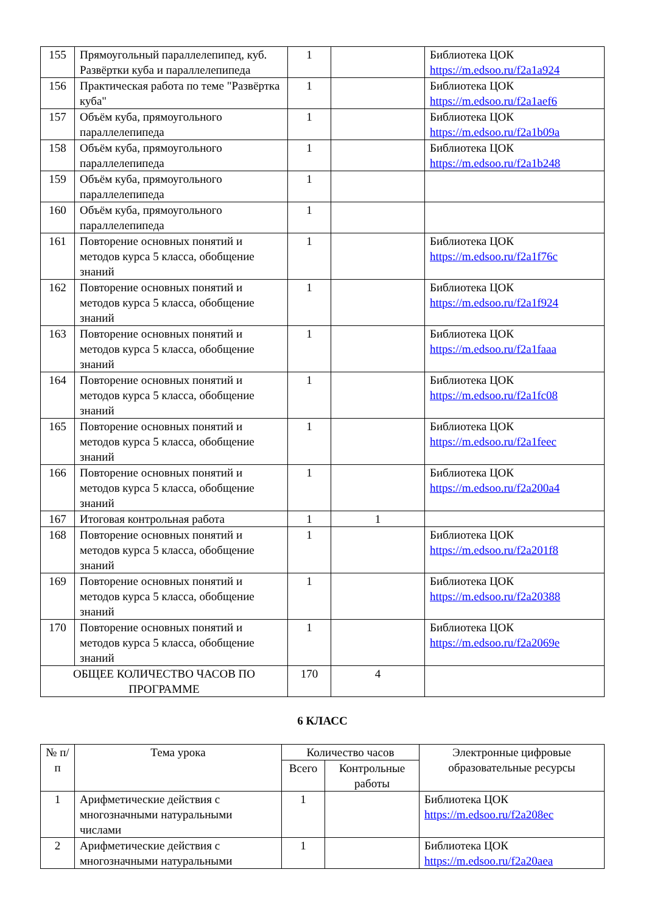| 155 | Прямоугольный параллелепипед, куб. Развёртки куба и параллелепипеда | 1 | | Библиотека ЦОК https://m.edsoo.ru/f2a1a924 |
| 156 | Практическая работа по теме "Развёртка куба" | 1 | | Библиотека ЦОК https://m.edsoo.ru/f2a1aef6 |
| 157 | Объём куба, прямоугольного параллелепипеда | 1 | | Библиотека ЦОК https://m.edsoo.ru/f2a1b09a |
| 158 | Объём куба, прямоугольного параллелепипеда | 1 | | Библиотека ЦОК https://m.edsoo.ru/f2a1b248 |
| 159 | Объём куба, прямоугольного параллелепипеда | 1 | | |
| 160 | Объём куба, прямоугольного параллелепипеда | 1 | | |
| 161 | Повторение основных понятий и методов курса 5 класса, обобщение знаний | 1 | | Библиотека ЦОК https://m.edsoo.ru/f2a1f76c |
| 162 | Повторение основных понятий и методов курса 5 класса, обобщение знаний | 1 | | Библиотека ЦОК https://m.edsoo.ru/f2a1f924 |
| 163 | Повторение основных понятий и методов курса 5 класса, обобщение знаний | 1 | | Библиотека ЦОК https://m.edsoo.ru/f2a1faaa |
| 164 | Повторение основных понятий и методов курса 5 класса, обобщение знаний | 1 | | Библиотека ЦОК https://m.edsoo.ru/f2a1fc08 |
| 165 | Повторение основных понятий и методов курса 5 класса, обобщение знаний | 1 | | Библиотека ЦОК https://m.edsoo.ru/f2a1feec |
| 166 | Повторение основных понятий и методов курса 5 класса, обобщение знаний | 1 | | Библиотека ЦОК https://m.edsoo.ru/f2a200a4 |
| 167 | Итоговая контрольная работа | 1 | 1 | |
| 168 | Повторение основных понятий и методов курса 5 класса, обобщение знаний | 1 | | Библиотека ЦОК https://m.edsoo.ru/f2a201f8 |
| 169 | Повторение основных понятий и методов курса 5 класса, обобщение знаний | 1 | | Библиотека ЦОК https://m.edsoo.ru/f2a20388 |
| 170 | Повторение основных понятий и методов курса 5 класса, обобщение знаний | 1 | | Библиотека ЦОК https://m.edsoo.ru/f2a2069e |
| ОБЩЕЕ КОЛИЧЕСТВО ЧАСОВ ПО ПРОГРАММЕ | | 170 | 4 | |
6 КЛАСС
| № п/п | Тема урока | Количество часов | | Электронные цифровые образовательные ресурсы |
| --- | --- | --- | --- | --- |
| | | Всего | Контрольные работы | |
| 1 | Арифметические действия с многозначными натуральными числами | 1 | | Библиотека ЦОК https://m.edsoo.ru/f2a208ec |
| 2 | Арифметические действия с многозначными натуральными | 1 | | Библиотека ЦОК https://m.edsoo.ru/f2a20aea |